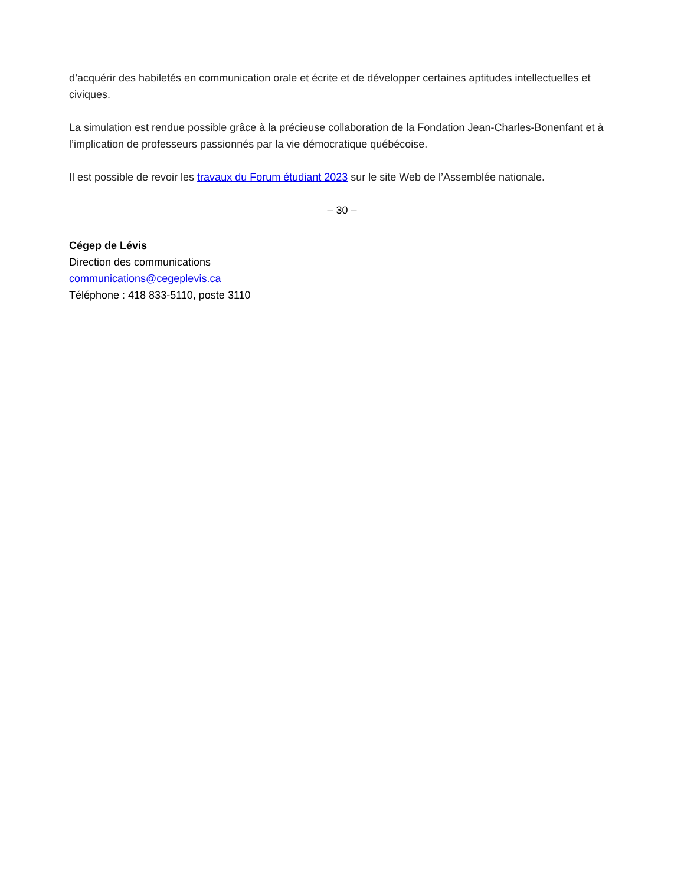d’acquérir des habiletés en communication orale et écrite et de développer certaines aptitudes intellectuelles et civiques.
La simulation est rendue possible grâce à la précieuse collaboration de la Fondation Jean-Charles-Bonenfant et à l’implication de professeurs passionnés par la vie démocratique québécoise.
Il est possible de revoir les travaux du Forum étudiant 2023 sur le site Web de l’Assemblée nationale.
– 30 –
Cégep de Lévis
Direction des communications
communications@cegeplevis.ca
Téléphone : 418 833-5110, poste 3110